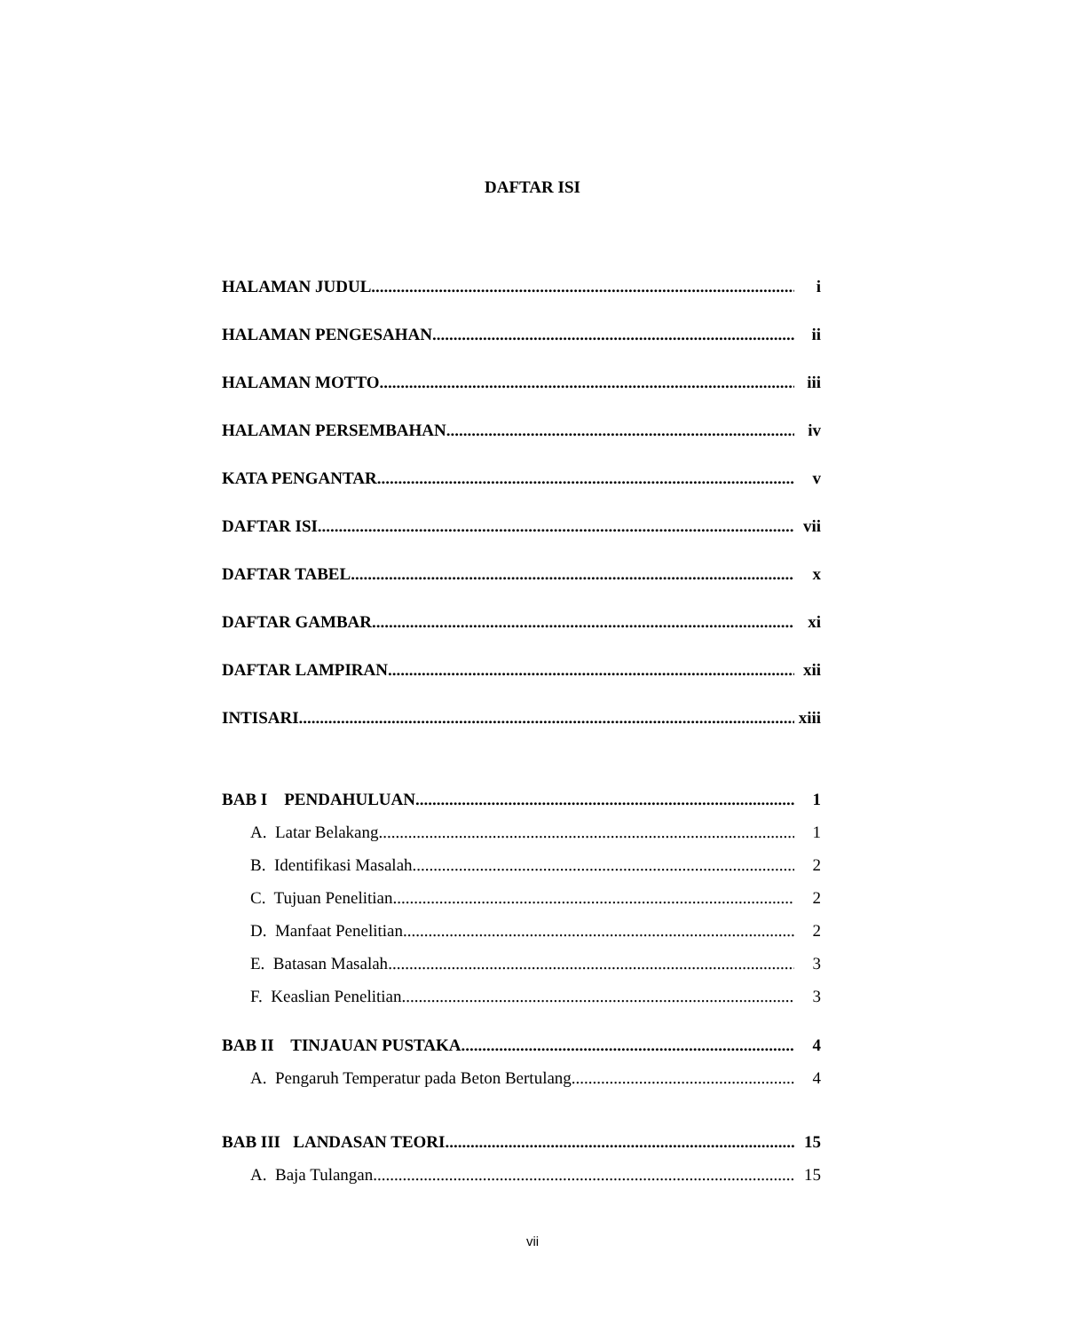DAFTAR ISI
HALAMAN JUDUL i
HALAMAN PENGESAHAN ii
HALAMAN MOTTO iii
HALAMAN PERSEMBAHAN iv
KATA PENGANTAR v
DAFTAR ISI vii
DAFTAR TABEL x
DAFTAR GAMBAR xi
DAFTAR LAMPIRAN xii
INTISARI xiii
BAB I PENDAHULUAN 1
A. Latar Belakang 1
B. Identifikasi Masalah 2
C. Tujuan Penelitian 2
D. Manfaat Penelitian 2
E. Batasan Masalah 3
F. Keaslian Penelitian 3
BAB II TINJAUAN PUSTAKA 4
A. Pengaruh Temperatur pada Beton Bertulang 4
BAB III LANDASAN TEORI 15
A. Baja Tulangan 15
vii